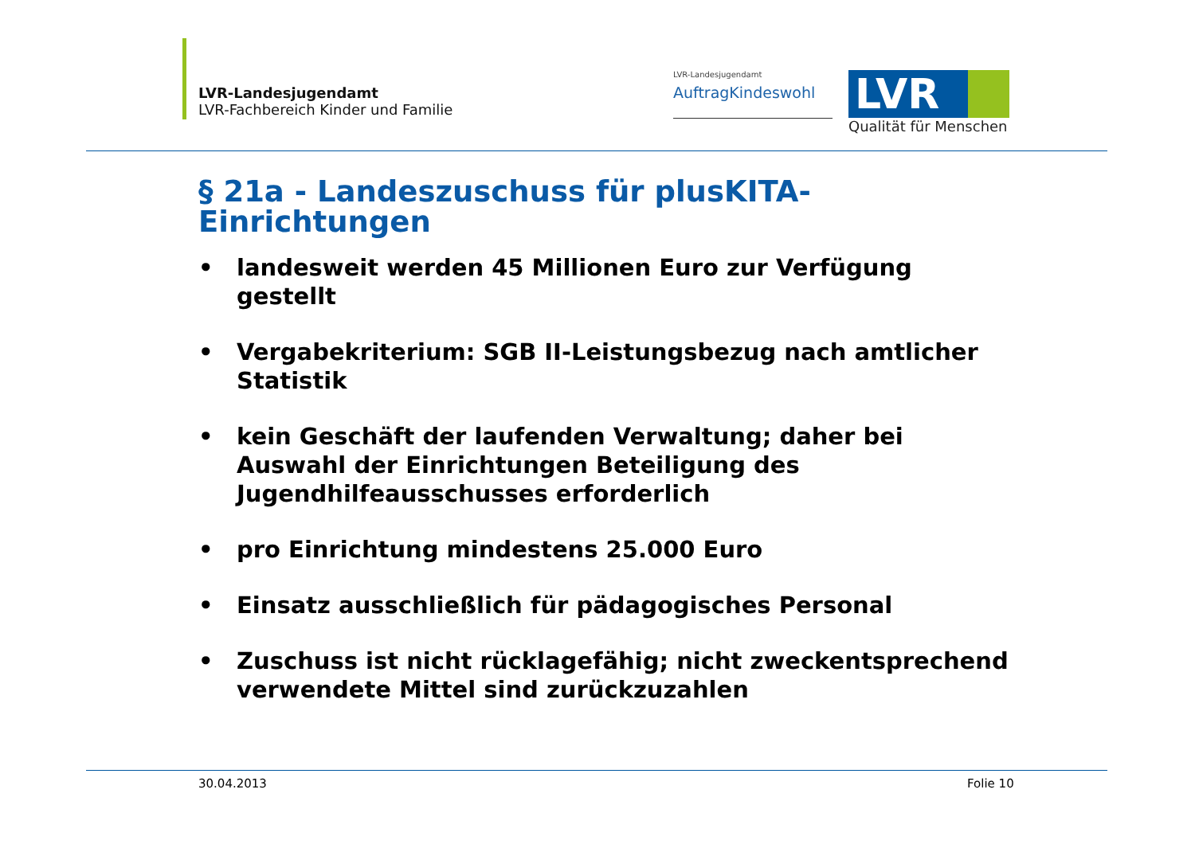LVR-Landesjugendamt
LVR-Fachbereich Kinder und Familie
LVR-Landesjugendamt
AuftragKindeswohl
LVR
Qualität für Menschen
§ 21a - Landeszuschuss für plusKITA-
Einrichtungen
• landesweit werden 45 Millionen Euro zur Verfügung gestellt
• Vergabekriterium: SGB II-Leistungsbezug nach amtlicher Statistik
• kein Geschäft der laufenden Verwaltung; daher bei Auswahl der Einrichtungen Beteiligung des Jugendhilfeausschusses erforderlich
• pro Einrichtung mindestens 25.000 Euro
• Einsatz ausschließlich für pädagogisches Personal
• Zuschuss ist nicht rücklagefähig; nicht zweckentsprechend verwendete Mittel sind zurückzuzahlen
30.04.2013 Folie 10